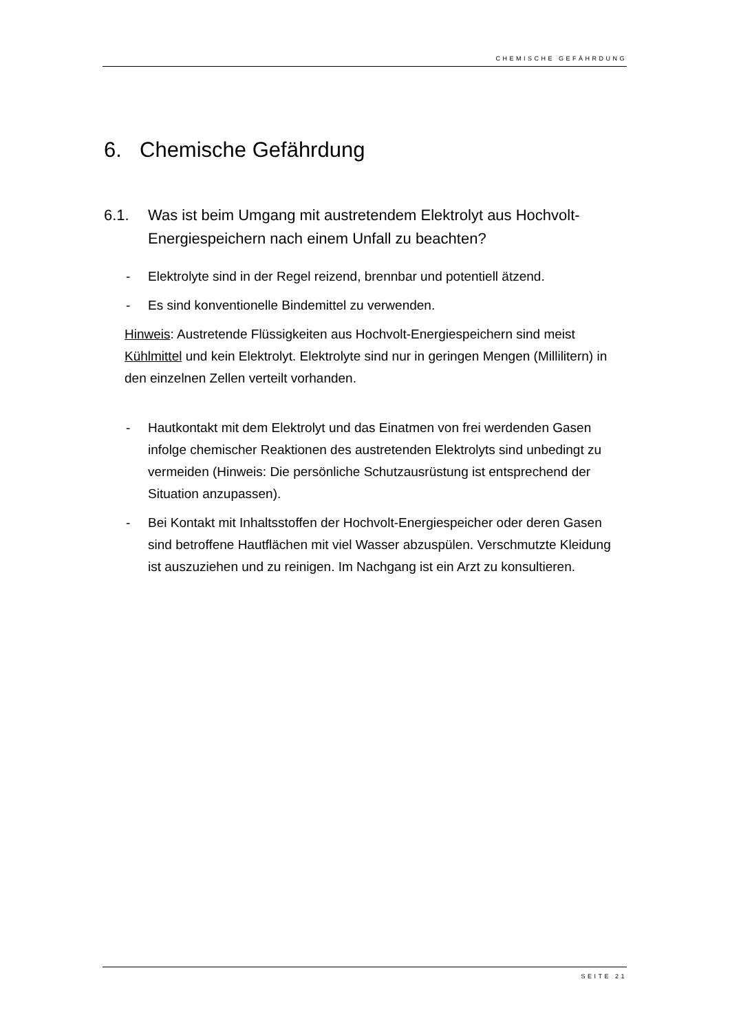CHEMISCHE GEFÄHRDUNG
6. Chemische Gefährdung
6.1. Was ist beim Umgang mit austretendem Elektrolyt aus Hochvolt-Energiespeichern nach einem Unfall zu beachten?
- Elektrolyte sind in der Regel reizend, brennbar und potentiell ätzend.
- Es sind konventionelle Bindemittel zu verwenden.
Hinweis: Austretende Flüssigkeiten aus Hochvolt-Energiespeichern sind meist Kühlmittel und kein Elektrolyt. Elektrolyte sind nur in geringen Mengen (Millilitern) in den einzelnen Zellen verteilt vorhanden.
- Hautkontakt mit dem Elektrolyt und das Einatmen von frei werdenden Gasen infolge chemischer Reaktionen des austretenden Elektrolyts sind unbedingt zu vermeiden (Hinweis: Die persönliche Schutzausrüstung ist entsprechend der Situation anzupassen).
- Bei Kontakt mit Inhaltsstoffen der Hochvolt-Energiespeicher oder deren Gasen sind betroffene Hautflächen mit viel Wasser abzuspülen. Verschmutzte Kleidung ist auszuziehen und zu reinigen. Im Nachgang ist ein Arzt zu konsultieren.
SEITE 21